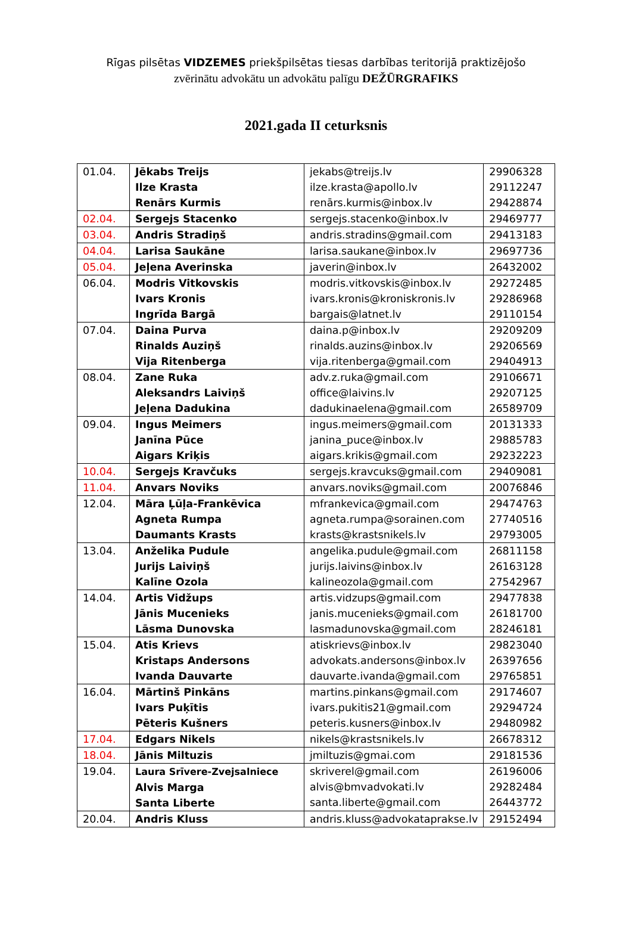Rīgas pilsētas VIDZEMES priekšpilsētas tiesas darbības teritorijā praktizējošo
zvērinātu advokātu un advokātu palīgu DEŽŪRGRAFIKS
2021.gada II ceturksnis
| 01.04. | Jēkabs Treijs Ilze Krasta Renārs Kurmis | jekabs@treijs.lv ilze.krasta@apollo.lv renārs.kurmis@inbox.lv | 29906328 29112247 29428874 |
| 02.04. | Sergejs Stacenko | sergejs.stacenko@inbox.lv | 29469777 |
| 03.04. | Andris Stradiņš | andris.stradins@gmail.com | 29413183 |
| 04.04. | Larisa Saukāne | larisa.saukane@inbox.lv | 29697736 |
| 05.04. | Jeļena Averinska | javerin@inbox.lv | 26432002 |
| 06.04. | Modris Vitkovskis Ivars Kronis Ingrīda Bargā | modris.vitkovskis@inbox.lv ivars.kronis@kroniskronis.lv bargais@latnet.lv | 29272485 29286968 29110154 |
| 07.04. | Daina Purva Rinalds Auziņš Vija Ritenberga | daina.p@inbox.lv rinalds.auzins@inbox.lv vija.ritenberga@gmail.com | 29209209 29206569 29404913 |
| 08.04. | Zane Ruka Aleksandrs Laiviņš Jeļena Dadukina | adv.z.ruka@gmail.com office@laivins.lv dadukinaelena@gmail.com | 29106671 29207125 26589709 |
| 09.04. | Ingus Meimers Janīna Pūce Aigars Kriķis | ingus.meimers@gmail.com janina_puce@inbox.lv aigars.krikis@gmail.com | 20131333 29885783 29232223 |
| 10.04. | Sergejs Kravčuks | sergejs.kravcuks@gmail.com | 29409081 |
| 11.04. | Anvars Noviks | anvars.noviks@gmail.com | 20076846 |
| 12.04. | Māra Ļūļa-Frankēvica Agneta Rumpa Daumants Krasts | mfrankevica@gmail.com agneta.rumpa@sorainen.com krasts@krastsnikels.lv | 29474763 27740516 29793005 |
| 13.04. | Anželika Pudule Jurijs Laiviņš Kalīne Ozola | angelika.pudule@gmail.com jurijs.laivins@inbox.lv kalineozola@gmail.com | 26811158 26163128 27542967 |
| 14.04. | Artis Vidžups Jānis Mucenieks Lāsma Dunovska | artis.vidzups@gmail.com janis.mucenieks@gmail.com lasmadunovska@gmail.com | 29477838 26181700 28246181 |
| 15.04. | Atis Krievs Kristaps Andersons Ivanda Dauvarte | atiskrievs@inbox.lv advokats.andersons@inbox.lv dauvarte.ivanda@gmail.com | 29823040 26397656 29765851 |
| 16.04. | Mārtinš Pinkāns Ivars Puķītis Pēteris Kušners | martins.pinkans@gmail.com ivars.pukitis21@gmail.com peteris.kusners@inbox.lv | 29174607 29294724 29480982 |
| 17.04. | Edgars Nikels | nikels@krastsnikels.lv | 26678312 |
| 18.04. | Jānis Miltuzis | jmiltuzis@gmai.com | 29181536 |
| 19.04. | Laura Srīvere-Zvejsalniece Alvis Marga Santa Liberte | skriverel@gmail.com alvis@bmvadvokati.lv santa.liberte@gmail.com | 26196006 29282484 26443772 |
| 20.04. | Andris Kluss | andris.kluss@advokataprakse.lv | 29152494 |